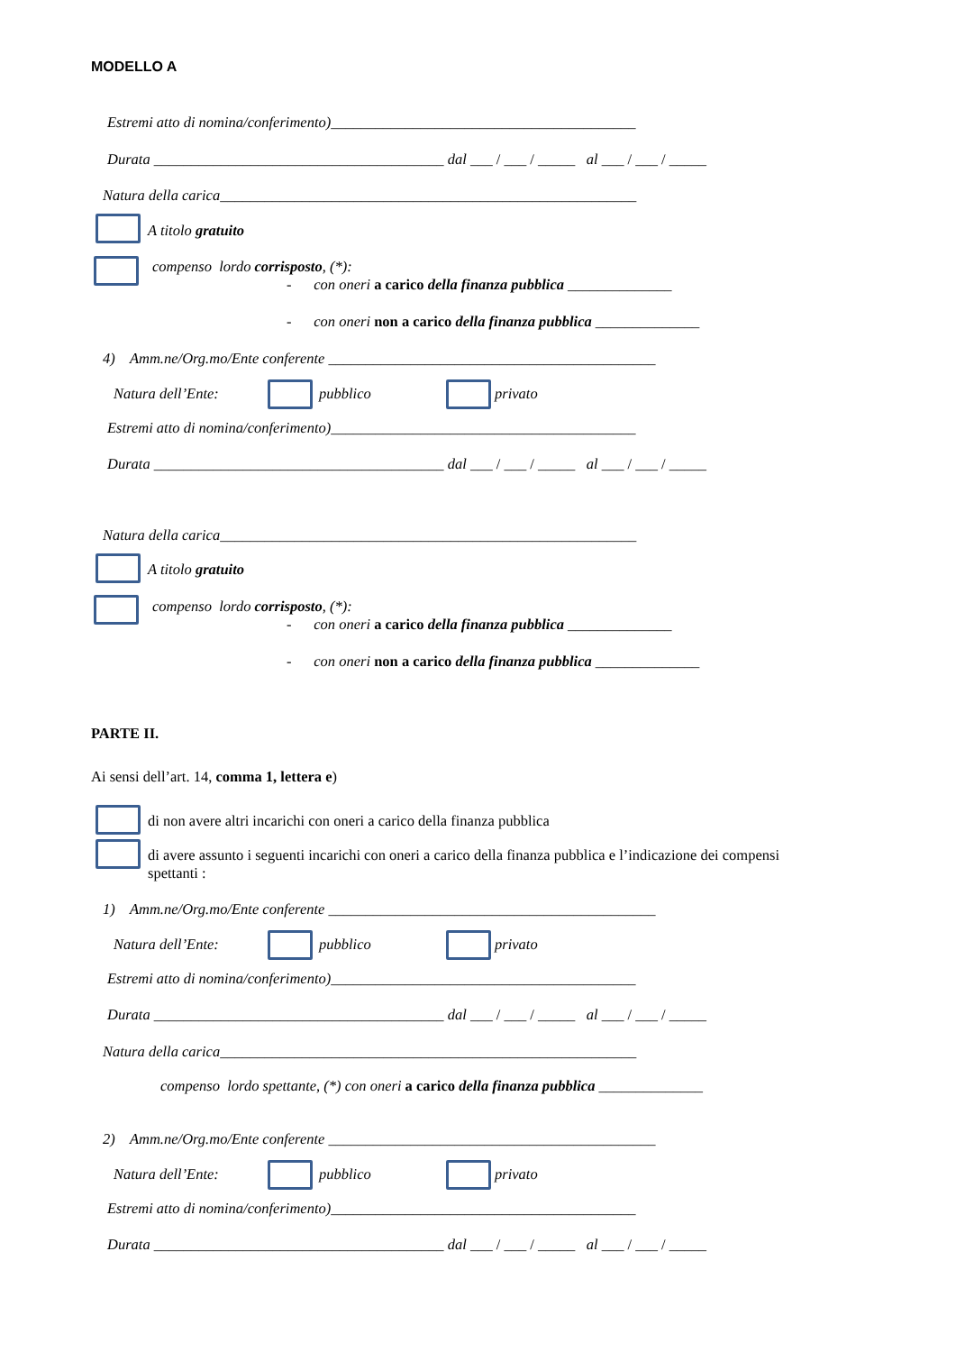MODELLO A
Estremi atto di nomina/conferimento)_________________________________________
Durata _______________________________________ dal ___ / ___ / _____ al ___ / ___ / _____
Natura della carica________________________________________________________
A titolo gratuito
compenso lordo corrisposto, (*):
- con oneri a carico della finanza pubblica ______________
- con oneri non a carico della finanza pubblica ______________
4) Amm.ne/Org.mo/Ente conferente ____________________________________________
Natura dell’Ente:
pubblico
privato
Estremi atto di nomina/conferimento)_________________________________________
Durata _______________________________________ dal ___ / ___ / _____ al ___ / ___ / _____
Natura della carica________________________________________________________
A titolo gratuito
compenso lordo corrisposto, (*):
- con oneri a carico della finanza pubblica ______________
- con oneri non a carico della finanza pubblica ______________
PARTE II.
Ai sensi dell’art. 14, comma 1, lettera e)
di non avere altri incarichi con oneri a carico della finanza pubblica
di avere assunto i seguenti incarichi con oneri a carico della finanza pubblica e l’indicazione dei compensi spettanti :
1) Amm.ne/Org.mo/Ente conferente ____________________________________________
Natura dell’Ente:
pubblico
privato
Estremi atto di nomina/conferimento)_________________________________________
Durata _______________________________________ dal ___ / ___ / _____ al ___ / ___ / _____
Natura della carica________________________________________________________
compenso lordo spettante, (*) con oneri a carico della finanza pubblica ______________
2) Amm.ne/Org.mo/Ente conferente ____________________________________________
Natura dell’Ente:
pubblico
privato
Estremi atto di nomina/conferimento)_________________________________________
Durata _______________________________________ dal ___ / ___ / _____ al ___ / ___ / _____